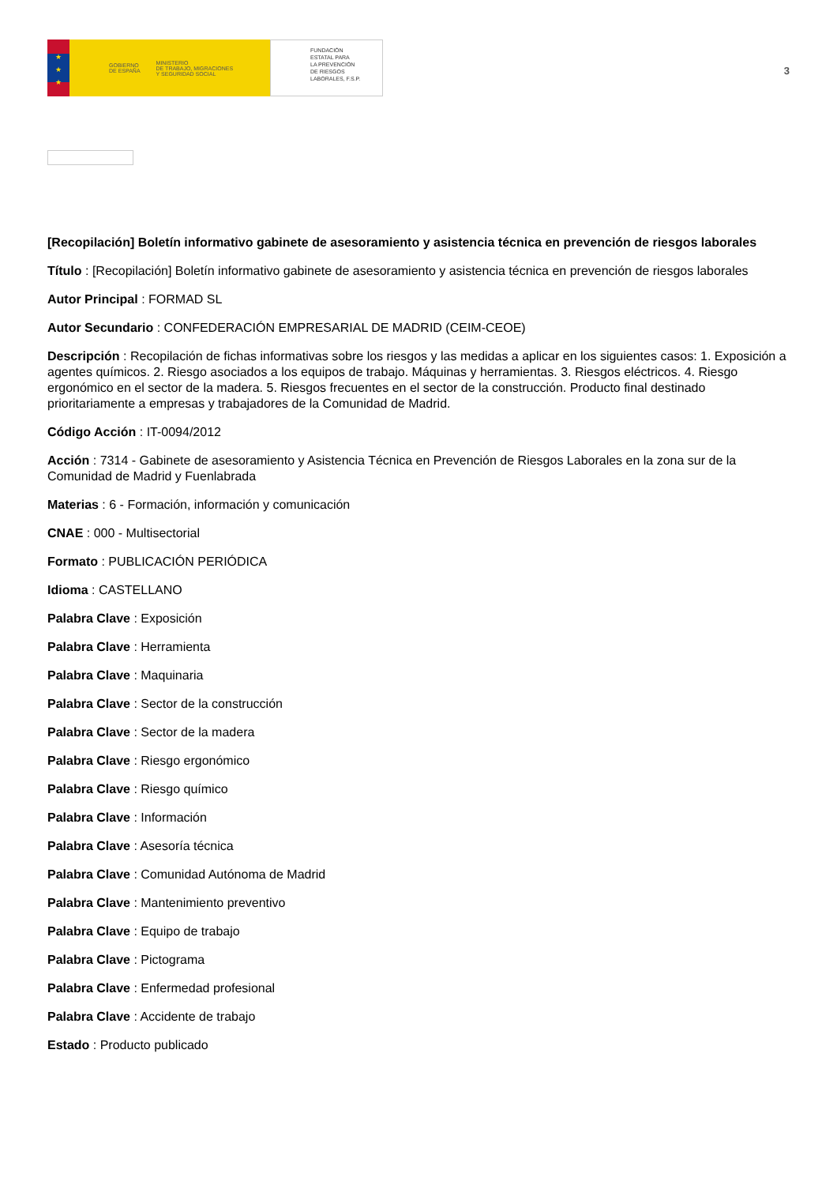★
★
★
GOBIERNO
DE ESPAÑA MINISTERIO
DE TRABAJO, MIGRACIONES
Y SEGURIDAD SOCIAL
FUNDACIÓN
ESTATAL PARA
LA PREVENCIÓN
DE RIESGOS
LABORALES, F.S.P.
3
[Recopilación] Boletín informativo gabinete de asesoramiento y asistencia técnica en prevención de riesgos laborales
Título : [Recopilación] Boletín informativo gabinete de asesoramiento y asistencia técnica en prevención de riesgos laborales
Autor Principal : FORMAD SL
Autor Secundario : CONFEDERACIÓN EMPRESARIAL DE MADRID (CEIM-CEOE)
Descripción : Recopilación de fichas informativas sobre los riesgos y las medidas a aplicar en los siguientes casos: 1. Exposición a agentes químicos. 2. Riesgo asociados a los equipos de trabajo. Máquinas y herramientas. 3. Riesgos eléctricos. 4. Riesgo ergonómico en el sector de la madera. 5. Riesgos frecuentes en el sector de la construcción. Producto final destinado prioritariamente a empresas y trabajadores de la Comunidad de Madrid.
Código Acción : IT-0094/2012
Acción : 7314 - Gabinete de asesoramiento y Asistencia Técnica en Prevención de Riesgos Laborales en la zona sur de la Comunidad de Madrid y Fuenlabrada
Materias : 6 - Formación, información y comunicación
CNAE : 000 - Multisectorial
Formato : PUBLICACIÓN PERIÓDICA
Idioma : CASTELLANO
Palabra Clave : Exposición
Palabra Clave : Herramienta
Palabra Clave : Maquinaria
Palabra Clave : Sector de la construcción
Palabra Clave : Sector de la madera
Palabra Clave : Riesgo ergonómico
Palabra Clave : Riesgo químico
Palabra Clave : Información
Palabra Clave : Asesoría técnica
Palabra Clave : Comunidad Autónoma de Madrid
Palabra Clave : Mantenimiento preventivo
Palabra Clave : Equipo de trabajo
Palabra Clave : Pictograma
Palabra Clave : Enfermedad profesional
Palabra Clave : Accidente de trabajo
Estado : Producto publicado